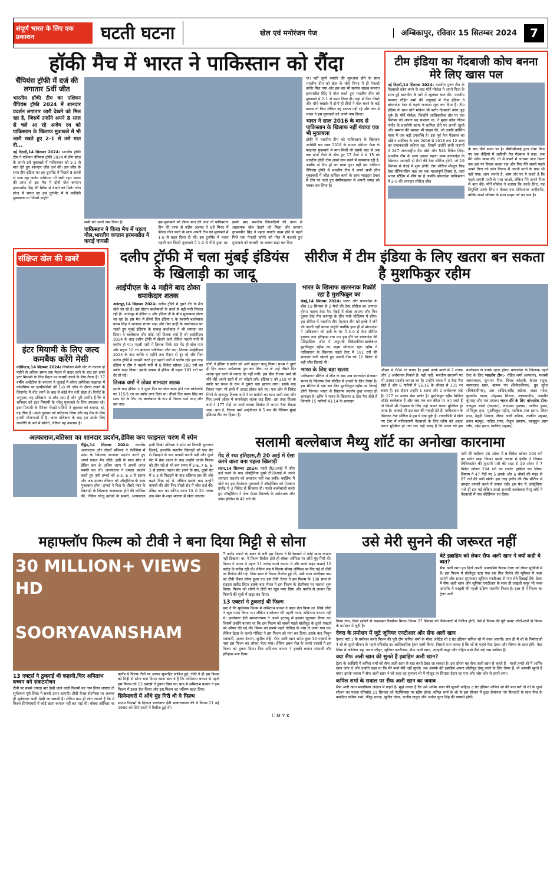संपूर्ण भारत के लिए एक प्रकाशन
घटती घटना
खेल एवं मनोरंजन पेज
अम्बिकापुर, रविवार 15 सितम्बर 2024
7
हॉकी मैच में भारत ने पाकिस्तान को रौंदा
चैंपियंस ट्रॉफी में दर्ज की लगातार 5वीं जीत
भारतीय हॉकी टीम का एशियन चैंपियंस ट्रॉफी 2024 में शानदार प्रदर्शन लगातार जारी देखने को मिल रहा है, जिसमें उन्होंने अपने 8 साल से चले आ रहे अजेय रथ को पाकिस्तान के खिलाफ मुकाबले में भी जारी रखते हुए 2-1 से उसे मात दी...
नई दिल्ली,14 सितम्बर 2024। भारतीय हॉकी टीम ने एशियन चैंपियंस ट्रॉफी 2024 में लीग स्टेज के अपने 5वें मुकाबले में पाकिस्तान को 2-1 से मात देते हुए शानदार जीत दर्ज की। इस जीत के साथ टीम इंडिया का इस टूर्नामेंट में पिछले 8 सालों से चला रहा अजेय अभियान भी जारी रहा। भारत की तरफ से इस मैच में दोनों गोल कप्तान हरमनप्रीत सिंह की स्टिक से देखने को मिले। लीग स्टेज में भारत का इस टूर्नामेंट में ये आखिरी मुकाबला था जिसमें उन्होंने
सभी को अपने नाम किया है।
पाकिस्तान ने किया मैच में पहला गोल,भारतीय कप्तान हरमनप्रीत ने कराई वापसी
इस मुकाबले को लेकर बात की जाए तो पाकिस्तान टीम की तरफ से नदीम अहमद ने 8वें मिनट में फील्ड गोल करने के साथ अपनी टीम को मुकाबले में 1-0 से बढ़त दिला दी थी। इस टूर्नामेंट में भारत पहली बार किसी मुकाबले में 1-0 से पीछे हुआ था। इसके बाद भारतीय खिलाड़ियों की तरफ से आक्रामक खेल देखने को मिला और कप्तान हरमनप्रीत सिंह ने पहला क्वार्टर खत्म होने से पहले मिले एक पेनल्टी कॉर्नर को गोल में बदलते हुए मुकाबले को बराबरी पर लाकर खड़ा कर दिया
था। वहीं दूसरे क्वार्टर की शुरुआत होने के साथ भारतीय टीम को खेल के चौथे मिनट में ही पेनल्टी कॉर्नर मिल गया और इस बार भी सरपंच साहब कप्तान हरमनप्रीत सिंह ने गोल करते हुए भारतीय टीम को मुकाबले में 2-1 से बढ़त दिला दी। यहां से फिर तीसरे और चौथे क्वार्टर में दोनों ही टीमों ने गोल करने के कई प्रयास तो किए लेकिन वह सफल नहीं रहे और अंत में भारत ने इस मुकाबले को अपने नाम किया।
भारत ने साल 2016 के बाद से पाकिस्तान के खिलाफ नहीं गंवाया एक भी मुकाबला
हॉकी में भारतीय टीम को पाकिस्तान के खिलाफ आखिरी बार साल 2016 के साउथ एशियन गेम्स के फाइनल मुकाबले में मात मिली थी उसके बाद से अब तक दोनों टीमों के बीच हुए 17 मैचों में से 15 को भारतीय हॉकी टीम अपने नाम करने में कामयाब रही है, जबकि दो मैच ड्रॉ पर खत्म हुए। वहीं इस एशियन चैंपियंस ट्रॉफी में भारतीय टीम ने अपने सभी लीग मुकाबलों में जीत हासिल करने के साथ प्वाइंट्स टेबल में टॉप पर रहते हुए सेमीफाइनल में अपनी जगह को पक्का कर लिया है।
टीम इंडिया का गेंदबाजी कोच बनना मेरे लिए खास पल
नई दिल्ली,14 सितम्बर 2024। भारतीय पुरुष टीम के गेंदबाजी कोच बनने के बाद मोर्ने मोर्कल ने अपने पिता के साथ हुई बातचीत के बारे में खुलकर बात की। भारतीय कप्तान रोहित शर्मा की अगुवाई में टीम इंडिया ने बांग्लादेश टेस्ट से पहले अभ्यास शुरू कर दिया है। टीम इंडिया के साथ मोर्ने मोर्कल भी बतौर गेंदबाजी कोच जुड़ चुके हैं। मोर्ने मोर्कल, जिन्होंने आधिकारिक तौर पर एक सितंबर को अपना पद संभाला था, ने मुख्य कोच गौतम गंभीर के सहयोगी स्टाफ में शामिल होने पर अपनी खुशी और सम्मान की भावना भी साझा की, जो उनकी कोचिंग यात्रा में एक बड़ी उपलब्धि है। इस पूर्व तेज गेंदबाज का दक्षिण अफ्रीका के साथ 2006 से 2018 तक 12 साल का प्रभावशाली करियर रहा, जिसमें उन्होंने सभी प्रारूपों में 247 अंतरराष्ट्रीय मैच खेले और 544 विकेट लिए। भारतीय टीम के साथ उनका पहला काम बांग्लादेश के खिलाफ आगामी दो मैचों की टेस्ट सीरीज होगी, जो 19 सितंबर से चेन्नई में शुरू होगी। टेस्ट सीरीज मौजूदा विश्व टेस्ट चैंपियनशिप चक्र का एक महत्वपूर्ण हिस्सा है, जहां भारत स्टैंडिंग में शीर्ष पर है जबकि बांग्लादेश पाकिस्तान में 2-0 की शानदार सीरीज जीत
के बाद चौथे स्थान पर है। बीसीसीआई द्वारा पोस्ट किए गए एक वीडियो में अफ्रीकी तेज गेंदबाज ने कहा, जब मैंने कॉल खत्म की, तो मैं कमरे में लगभग पांच मिनट तक इस पर विचार करता रहा और फिर मैंने सबसे पहले अपने पिता को फोन किया। मैं अपनी पत्नी के पास भी नहीं गया। आप जानते हैं, आम तौर पर ये कहते हैं कि पहले अपनी पत्नी के पास जाओ, लेकिन मैंने अपने पिता से बात की। मोर्ने मोर्कल ने बताया कि उनके लिए, यह नियुक्ति उनके लिए न केवल एक प्रोफेशनल अचीवमेंट, बल्कि अपने परिवार के साथ साझा गर्व का क्षण है।
संक्षिप्त खेल की खबरें
इंटर मियामी के लिए जल्द कमबैक करेंगे मेसी
वाशिंगटन,14 सितम्बर 2024। लियोनल मेसी चोट के कारण दो महीने से अधिक समय तक मैदान से बाहर रहने के बाद इस हफ्ते इंटर मियामी के लिए मैदान पर वापसी करने के लिए तैयार हैं। 37 वर्षीय अर्जेंटीना के कप्तान ने जुलाई में कोपा अमेरिका फाइनल में कोलंबिया पर एल्बीसेलेस्टे की 1-0 की जीत के दौरान टखने के लिगामेंट में चोट लगने के बाद से कोई मैच नहीं खेला है। रिपोर्ट के अनुसार, वह प्रशिक्षण पर लौट आए हैं और पूरी उम्मीद है कि वे शनिवार को इंटर मियामी के घरेलू मुकाबले के लिए उपलब्ध रहे। इंटर मियामी के मैनेजर गेराडों मार्टिनो ने शुक्रवार को बताया, हां, वह ठीक हैं। उसने गुरुवार को प्रशिक्षण लिया और वह मैच के लिए हमारी योजनाओं में है। आज प्रशिक्षण के बाद हम उसके लिए रणनीति के बारे में सोचेंगे, लेकिन वह उपलब्ध है।
दलीप ट्रॉफी में चला मुंबई इंडियंस के खिलाड़ी का जादू
आईपीएल के 4 महीने बाद ठोका धमाकेदार शतक
अनंतपुर,14 सितम्बर 2024। दलीप ट्रॉफी में दूसरे दौर के मैच खेले जा रहे हैं। इस दौरान बल्लेबाजों के बल्ले से बड़ी पारी निकल रही है। अनंतपुर में इंडिया ए और इंडिया डी के बीच मुकाबला खेला जा रहा है। इस मैच में तीसरे दिन इंडिया ए के सलामी बल्लेबाज प्रथम सिंह ने शानदार शतक जड़ा और फिर उन्हीं के नक्शेकदम पर चलते हुए मुंबई इंडियंस के धाकड़ बल्लेबाज ने भी धमाका कर दिया। ये बल्लेबाज और कोई नहीं तिलक वर्मा हैं जो आईपीएल 2024 के बाद दलीप ट्रॉफी में खेलने उतरे लेकिन पहली पारी में फ्लॉप हो गए। पहली पारी में तिलक सिर्फ 33 गेंद ही खेल पाए और महज 10 रन बनाकर पवेलियन लौट गए। तिलक आईपीएल 2024 के बाद करीब 4 महीने तक मैदान से दूर रहे और फिर दलीप ट्रॉफी में वापसी करते हुए पहली पारी में फ्लॉप रहे। इस तरह इंडिया ए टीम ने पहली पारी में 8 विकेट खोकर 288 रनों का स्कोर खड़ा किया। इसके जवाब में इंडिया डी महज 183 रनों पर ढेर हो गई।
तिलक वर्मा ने ठोका शानदार शतक
इसके बाद इंडिया ए ने दूसरे दिन का खेल खत्म होने तक स्कोरबोर्ड पर 115/1 रन का स्कोर लगा दिया था। तीसरे दिन प्रथम सिंह का साथ देने के लिए नए बल्लेबाज के रूप में तिलक वर्मा आए और इस तरह
दोनों ने इंडिया ए स्कोर को आगे बढ़ाना चालू किया। प्रथम ने दूसरे ही दिन अपना अर्धशतक पूरा कर लिया था तो उन्हें तीसरे दिन शतक पूरा करने में ज्यादा देर नहीं लगी। इस बीच तिलक वर्मा भी धीरे-धीरे अपने खाते में रन जोड़ने लगे। इंडिया ए को 219 रन के स्कोर पर प्रथम के रूप में दूसरा बड़ा झटका लगा। इसके बाद रियान पराग भी सस्ते में आउट होकर चले गए। एक छोर से विकेट गिरने के बावजूद तिलक वर्मा ने रन बटोरने का काम जारी रखा और फिर 94वें ओवर में धमाकेदार शतक जड़ दिया। इस तरह तिलक वर्मा ने 177 गेंदों पर फर्स्ट क्लास क्रिकेट में अपना 5वां सैकड़ा जड़ा। बता दें, तिलक वर्मा आईपीएल में 5 बार की चैंपियन मुंबई इंडियंस टीम का हिस्सा हैं।
सीरीज में टीम इंडिया के लिए खतरा बन सकता है मुशफिकुर रहीम
भारत के खिलाफ खतरनाक रिकॉर्ड रहा है मुशफिकुर का
चेन्नई,14 सितम्बर 2024। भारत और बांग्लादेश के बीच 19 सितंबर से 2 मैचों की टेस्ट सीरीज का आगाज होगा। पहला टेस्ट मैच चेन्नई में खेला जाएगा और फिर दूसरा टेस्ट मैच कानपुर के ग्रीन पार्क स्टेडियम में होगा। इस सीरीज में भारतीय टीम मेहमान टीम को हल्के में लेने की गलती नहीं करना चाहेगी क्योंकि हाल ही में बांग्लादेश ने पाकिस्तान को उसी के घर में 2-0 से टेस्ट सीरीज हराकर नया इतिहास रचा था। इस दौरे पर बांग्लादेश की ऐतिहासिक जीत में अनुभवी विकेटकीपर-बल्लेबाज मुशफिकुर रहीम का अहम योगदान रहा। रहीम ने पाकिस्तान के खिलाफ पहले टेस्ट में 191 रनों की शानदार पारी खेलते हुए अपनी टीम को 10 विकेट से बड़ी जीत दिलाई थी।
भारत के लिए बड़ा खतरा
पाकिस्तान सीरीज में जीत के बाद अब बांग्लादेश मेजबान भारत के खिलाफ टेस्ट सीरीज में उतरने के लिए तैयार है। इस सीरीज में एक बार फिर मुशफिकुर रहीम पर निगाहें होंगी जिनका भारत के खिलाफ प्रदर्शन कुछ ज्यादा ही शानदार है। रहीम ने भारत के खिलाफ 8 टेस्ट मैच खेले हैं जिनकी 15 पारियों 43.14 के शानदार
औसत से 604 रन बनाए हैं। इसमें उनके बल्ले से 2 शतक और 2 अर्धशतक निकले हैं। यही नहीं, भारतीय सरजमीं पर भी उनका प्रदर्शन कमाल का है। उन्होंने भारत में 3 टेस्ट मैच खेले हैं और 6 पारियों में 55.16 के औसत से 331 रन बनाए हैं। इस दौरान उन्होंने 1 शतक और 2 अर्धशतक जड़े हैं। 127 रन उनका बेस्ट स्कोर है। मुशफिकुर रहीम मिडिल ऑर्डर बल्लेबाज हैं और जब एक बार क्रीज पर जम जाते हैं तो किसी भी गेंदबाज के लिए उन्हें आउट करना मुश्किल हो जाता है। आंकड़े भी इस बात की गवाही देते हैं। पाकिस्तान के खिलाफ टेस्ट सीरीज में हम ये देख चुके हैं। रावलपिंडी में खेले गए टेस्ट में पाकिस्तानी गेंदबाजों के लिए रहीम को आउट करना मुश्किल हो गया था। यही वजह है कि भारत को इस बल्लेबाज से बचके रहना होगा। बांग्लादेश के खिलाफ पहले टेस्ट के लिए भारतीय टीम:- रोहित शर्मा (कप्तान), यशस्वी जायसवाल, शुभमन गिल, विराट कोहली, केएल राहुल, सरफराज खान, ऋषभ पंत (विकेटकीपर), ध्रुव जुरेल (विकेटकीपर), आर अश्विन,रवींद्र जडेजा, अक्षर पटेल, कुलदीप यादव, मोहम्मद सिराज, आकाशदीप, जसप्रीत बुमराह और यश दयाल। भारत दौरे के लिए बांग्लादेश टीमः- नजमुल शांतो (कप्तान), शादमान इस्लाम, जाकिर हसन, मोमिनुल हक, मुशफिकुर रहीम, शाकिब अल हसन, लिटन दास, मेहदी मिराज, जैकर अली अनिक, तस्कीन अहमद, हसन महमूद, नाहिद राणा, तैजुल इस्लाम, महमुदुल हसन जॉय, नईम हसन, खालिद अहमद]
अल्काराज,बतिस्ता का शानदार प्रदर्शन,डेविस कप फाइनल चरण में स्पेन
मैड्रिड,14 सितम्बर 2024। कार्लोस अल्काराज और रॉबर्टो बतिस्ता ने वेलेंसिया में फ्रांस के खिलाफ शानदार प्रदर्शन करते हुए अपने एकल मैच जीते। इसी के साथ स्पेन ने डेविस कप के अंतिम चरण में अपनी जगह पक्की कर ली। अल्काराज ने दमदार प्रदर्शन करते हुए उगो हम्बर्ट को 6-3, 6-3 से हराया और अब उसका रविवार को ऑस्ट्रेलिया के साथ मुकाबला होगा। हम्बर्ट ने विश्व के तीसरे नंबर के खिलाड़ी के खिलाफ आक्रामक होने की कोशिश की, लेकिन घरेलू दर्शकों के सामने, अल्काराज हावी दिखे। बतिस्ता ने स्पेन को विजयी शुरुआत दिलाई, हालांकि स्थानीय खिलाड़ी को एक सेट से पिछड़ने के बाद वापसी करनी पड़ी और दूसरे सेट में ब्रेक डाउन के बाद उन्होंने आर्थर फिल्स को तीन घंटे से भी कम समय में 2-6, 7-5, 6-3 से हराया। पहला सेट हारने के बाद, दूसरे सेट में 5-3 से पिछड़ने के बाद बतिस्ता हार की ओर बढ़ते दिख रहे थे, लेकिन इसके बाद उन्होंने वापसी की और फिर तीसरे सेट में जीत दर्ज की।डेविस कप का अंतिम चरण 19 से 24 नवंबर तक स्पेन के शहर मलागा में खेला जाएगा।
सलामी बल्लेबाज मैथ्यु शॉर्ट का अनोखा कारनामा
गेंद से रचा इतिहास,टी 20 आई में ऐसा करने वाला बना पहला खिलाड़ी
लंदन,14 सितम्बर 2024। पहले टी20आई में जीत दर्ज करने के बाद ऑस्ट्रेलिया दूसरे टी20आई में अपने शानदार प्रदर्शन को बरकरार नहीं रख सकी। कार्डिफ में खेले गए इस रोमांचक मुकाबले में ऑस्ट्रेलिया को मेजबान इंग्लैंड ने 3 विकेट से शिकस्त दी। पहले बल्लेबाजी करते हुए ऑस्ट्रेलिया ने जेक फ्रेजर-मैकगर्क के अर्धशतक और जोश इंग्लिश के 42 रनों की
पारी की बदौलत 20 ओवर में 6 विकेट खोकर 193 रनों का स्कोर खड़ा किया। इसके जवाब में इंग्लैंड ने लियाम लिविंगस्टोन की तूफानी पारी की मदद से 19 ओवर में 7 विकेट खोकर 194 रनों का टारगेट हासिल कर लिया। लियाम ने 47 गेंदों पर 5 छक्के और 6 चौकों की मदद से 87 रनों की पारी खेली। इस तरह इंग्लैंड की टीम सीरीज में दमदार वापसी करने में सफल रही। इस मैच में ऑस्ट्रेलिया भले ही हार गई लेकिन उससे सलामी बल्लेबाज मैथ्यु शॉर्ट ने गेंदबाजी में नया कीर्तिमान रच दिया।
महाफ्लॉप फिल्म को टीवी ने बना दिया मिट्टी से सोना
30 MILLION+ VIEWS
HD
SOORYAVANSHAM
13 एक्टर्स ने ठुकराई थी कहानी,फिर अमिताभ बच्चन बने संकटमोचन
टीवी पर सबसे ज्यादा बार देखी जाने वाली फिल्मों का नाम लिया जाएगा तो सूर्यवंशम पूरी लिस्ट में सबसे ऊपर आएगी। टीवी चैनल सेटमैक्स पर अक्सर ही सूर्यवंशम आती देखी जा सकती है। लेकिन कम ही लोग जानते हैं कि ये फिल्म सिनेमाघरों में कोई खास कमाल नहीं कर पाई थी। बॉक्स ऑफिस पर फ्लॉप ये फिल्म टीवी पर आकर सुपरहिट साबित हुई। टीवी ने ही इस फिल्म को मिट्टी से सोना बना दिया। खास बात ये है कि अमिताभ बच्चन से पहले इस फिल्म को 13 एक्टर्स ने ठुकरा दिया था। बाद में अमिताभ बच्चन ने इस फिल्म में डबल रोल किया और इस फिल्म का भविष्य बदल दिया।
सिनेमाघरों में औंधे मुंह गिरी थी ये फिल्म
साउथ फिल्मों के दिग्गज डायरेक्टर ईवी सत्यनारायण की ये फिल्म 21 मई 1999 को सिनेमाघरों में रिलीज हुई थी।
7 करोड़ रुपयों के बजट से बनी इस फिल्म ने सिनेमाघरों में कोई खास कमाल नहीं दिखाया था। ये फिल्म रिलीज होते ही बॉक्स ऑफिस पर औंधे मुंह गिरी थी। फिल्म ने भारत में महज 11 करोड़ रुपये कमाए थे और वर्ल्ड वाइड कमाई 12 करोड़ के करीब रही थी। लेकिन जब ये फिल्म बॉक्स ऑफिस पर पिट गई तो टीवी पर रिलीज की गई। जिस साल ये फिल्म रिलीज हुई थी, उसी साल सेटमैक्स नाम का टीवी चैनल लॉन्च हुआ था। इस टीवी चैनल ने इस फिल्म के 100 साल के राइट्स खरीद लिए। इसके बाद चैनल ने इस फिल्म के सेटमैक्स पर चलाना शुरू किया। फिल्म को लोगों ने टीवी पर खूब प्यार दिया और फ्लॉप से लाकर हिट फिल्मों की सूची में खड़ा कर दिया।
13 एक्टर्स ने ठुकराई थी फिल्म
बता दें कि सूर्यवंशम फिल्म में अमिताभ बच्चन ने डबल रोल किया था, जिसे लोगों ने खूब पसंद किया था। लेकिन डायरेक्टर की पहली पसंद अमिताभ बच्चन नहीं थे। डायरेक्टर ईवी सत्यनारायण ने अपने इंटरव्यू में इसका खुलासा किया था। जिसमें उन्होंने बताया था कि इस फिल्म को सबसे पहले बॉलीवुड के दूसरे एक्टर्स को ऑफर की गई थी। फिल्म को सबसे पहले गोविंदा के पास ले जाया गया था। लेकिन डेट्स के चलते गोविंदा ने इस फिल्म को मना कर दिया। इसके बाद मिथुन चक्रवर्ती, अजय देवगन, सुनील शेट्टी, सैफ अली खान समेत कुल 13 एक्टर्स के पास इस फिल्म का ऑफर भेजा गया। लेकिन डबल रोल के चलते एक्टर्स ने इस फिल्म को ठुकरा दिया। फिर अमिताभ बच्चन ने इसकी कमान संभाली और इतिहास बना दिया।
उसे मेरी सुनने की जरूरत नहीं
बेटे इब्राहिम को लेकर सैफ अली खान ने क्यों कही ये बात?
सैफ अली खान इन दिनों अपनी अपकमिंग फिल्म देवरा को लेकर सुर्खियों में हैं। इस फिल्म में बॉलीवुड स्टार एक बार फिर विलेन की भूमिका में नजर आएंगे और साउथ सुपरस्टार जूनियर एनटीआर से पंगा लेते दिखाई देंगे। देवरा में सैफ अली खान और जूनियर एनटीआर के साथ ही जाह्नवी कपूर भी नजर आएंगी। ये जाह्नवी की पहली दक्षिण भारतीय फिल्म है। हाल ही में फिल्म का ट्रेलर जारी
किया गया, जिसे दर्शकों से जबरदस्त रिस्पॉन्स मिला। फिल्म 27 सितंबर को सिनेमाघरों में रिलीज होगी, ऐसे में फिल्म की पूरी कास्ट जोरों-शोरों से फिल्म के प्रमोशन में जुटी है।
देवरा के प्रमोशन में जुटे जूनियर एनटीआर और सैफ अली खान
देवराः पार्ट 1 के प्रमोशन करते फिल्म की पूरी टीम कपिल शर्मा के मोस्ट अवेटेड शो द ग्रेट इंडियन कपिल शो में नजर आएगी। हाल ही में शो के निर्माताओं ने शो के दूसरे सीजन के पहले एपिसोड का आधिकारिक ट्रेलर जारी किया, जिससे पता चलता है कि शो के पहले गेस्ट देवरा और जिगरा के स्टार होंगे। गेस्ट लिस्ट में आलिया भट्ट, करण जौहर, जूनियर एनटीआर, सैफ अली खान, जान्हवी कपूर और रोहित शर्मा जैसे बड़े नाम शामिल हैं।
क्या सैफ अली खान की सुनते हैं इब्राहिम अली खान?
ट्रेलर के आखिरी में कपिल शर्मा को सैफ अली खान से बात करते देखा जा सकता है। इस दौरान वह सैफ अली खान से कहते हैं - पहले हमारे शो में आमिर खान आए थे और उन्होंने कहा था कि मेरे बच्चे मेरी नहीं सुनते। अब आपके बेटे इब्राहिम अपना बॉलीवुड डेब्यू करने के लिए तैयार हैं, वो आपकी सुनते हैं क्या? इसके जवाब में सैफ अली खान ने जो कहा वह सुनकर शो में मौजूद हर सितारा हैरान रह गया और जोर-जोर से हंसने लगा।
कपिल शर्मा के सवाल पर सैफ अली खान का जवाब
सैफ अली खान मजाकिया अंदाज में कहते हैं- मुझे लगता है कि उसे आमिर खान की सुननी चाहिए। द ग्रेट इंडियन कपिल शो की बात करें तो शो के दूसरे सीजन का पहला एपिसोड 21 सितंबर को नेटफ्लिक्स पर स्ट्रीम होगा। कपिल शर्मा के शो के इस सीजन में कुछ रोमांचक नए किरदारों के साथ फैंस के पसंदीदा कपिल शर्मा, कीकू शारदा, सुनील ग्रोवर, राजीव ठाकुर और अर्चना पूरन सिंह की वापसी होगी।
C M Y K